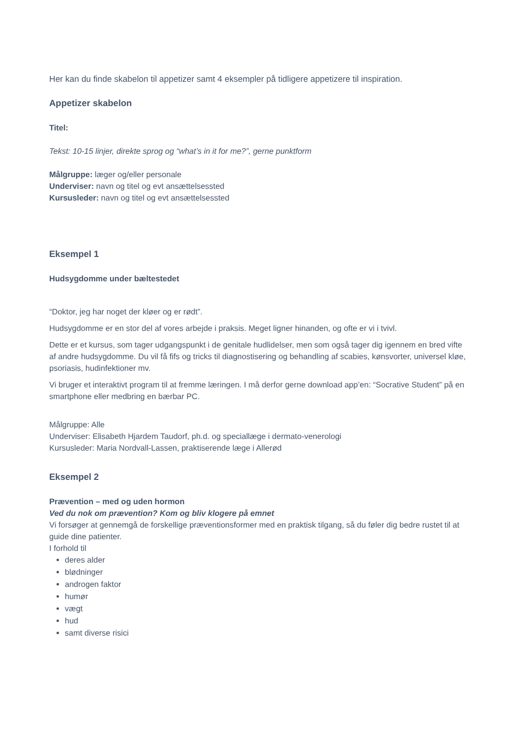Her kan du finde skabelon til appetizer samt 4 eksempler på tidligere appetizere til inspiration.
Appetizer skabelon
Titel:
Tekst: 10-15 linjer, direkte sprog og “what’s in it for me?”, gerne punktform
Målgruppe: læger og/eller personale
Underviser: navn og titel og evt ansættelsessted
Kursusleder: navn og titel og evt ansættelsessted
Eksempel 1
Hudsygdomme under bæltestedet
“Doktor, jeg har noget der kløer og er rødt”.
Hudsygdomme er en stor del af vores arbejde i praksis. Meget ligner hinanden, og ofte er vi i tvivl.
Dette er et kursus, som tager udgangspunkt i de genitale hudlidelser, men som også tager dig igennem en bred vifte af andre hudsygdomme. Du vil få fifs og tricks til diagnostisering og behandling af scabies, kønsvorter, universel kløe, psoriasis, hudinfektioner mv.
Vi bruger et interaktivt program til at fremme læringen. I må derfor gerne download app’en: “Socrative Student” på en smartphone eller medbring en bærbar PC.
Målgruppe: Alle
Underviser: Elisabeth Hjardem Taudorf, ph.d. og speciallæge i dermato-venerologi
Kursusleder: Maria Nordvall-Lassen, praktiserende læge i Allerød
Eksempel 2
Prævention – med og uden hormon
Ved du nok om prævention? Kom og bliv klogere på emnet
Vi forsøger at gennemgå de forskellige præventionsformer med en praktisk tilgang, så du føler dig bedre rustet til at guide dine patienter.
I forhold til
deres alder
blødninger
androgen faktor
humør
vægt
hud
samt diverse risici